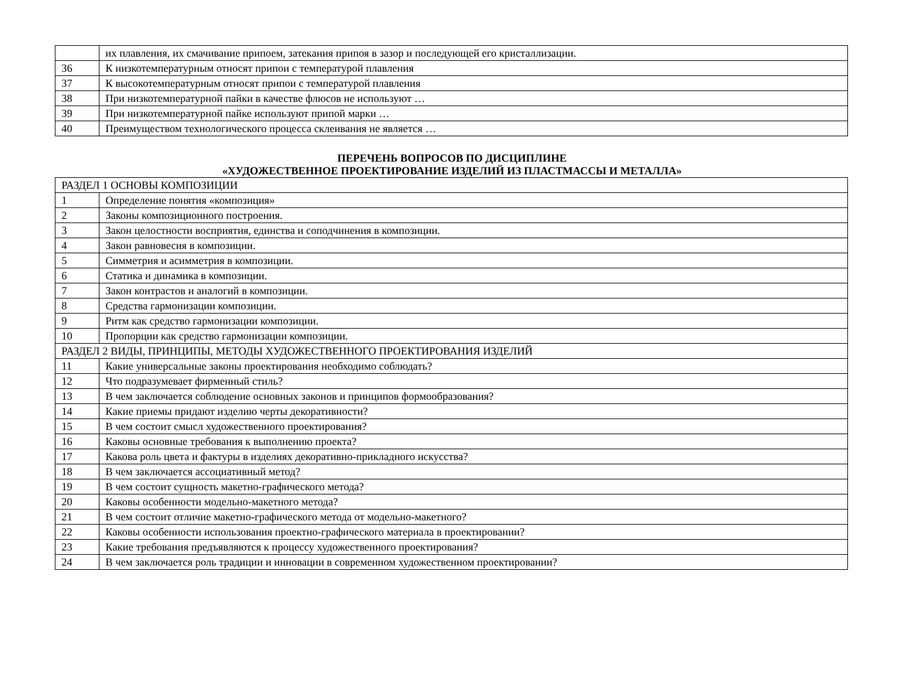| | их плавления, их смачивание припоем, затекания припоя в зазор и последующей его кристаллизации. |
| 36 | К низкотемпературным относят припои с температурой плавления |
| 37 | К высокотемпературным относят припои с температурой плавления |
| 38 | При низкотемпературной пайки в качестве флюсов не используют … |
| 39 | При низкотемпературной пайке используют припой марки … |
| 40 | Преимуществом технологического процесса склеивания не является … |
ПЕРЕЧЕНЬ ВОПРОСОВ ПО ДИСЦИПЛИНЕ
«ХУДОЖЕСТВЕННОЕ ПРОЕКТИРОВАНИЕ ИЗДЕЛИЙ ИЗ ПЛАСТМАССЫ И МЕТАЛЛА»
| РАЗДЕЛ 1 ОСНОВЫ КОМПОЗИЦИИ | |
| 1 | Определение понятия «композиция» |
| 2 | Законы композиционного построения. |
| 3 | Закон целостности восприятия, единства и соподчинения в композиции. |
| 4 | Закон равновесия в композиции. |
| 5 | Симметрия и асимметрия в композиции. |
| 6 | Статика и динамика в композиции. |
| 7 | Закон контрастов и аналогий в композиции. |
| 8 | Средства гармонизации композиции. |
| 9 | Ритм как средство гармонизации композиции. |
| 10 | Пропорции как средство гармонизации композиции. |
| РАЗДЕЛ 2 ВИДЫ, ПРИНЦИПЫ, МЕТОДЫ ХУДОЖЕСТВЕННОГО ПРОЕКТИРОВАНИЯ ИЗДЕЛИЙ | |
| 11 | Какие универсальные законы проектирования необходимо соблюдать? |
| 12 | Что подразумевает фирменный стиль? |
| 13 | В чем заключается соблюдение основных законов и принципов формообразования? |
| 14 | Какие приемы придают изделию черты декоративности? |
| 15 | В чем состоит смысл художественного проектирования? |
| 16 | Каковы основные требования к выполнению проекта? |
| 17 | Какова роль цвета и фактуры в изделиях декоративно-прикладного искусства? |
| 18 | В чем заключается ассоциативный метод? |
| 19 | В чем состоит сущность макетно-графического метода? |
| 20 | Каковы особенности модельно-макетного метода? |
| 21 | В чем состоит отличие макетно-графического метода от модельно-макетного? |
| 22 | Каковы особенности использования проектно-графического материала в проектировании? |
| 23 | Какие требования предъявляются к процессу художественного проектирования? |
| 24 | В чем заключается роль традиции и инновации в современном художественном проектировании? |